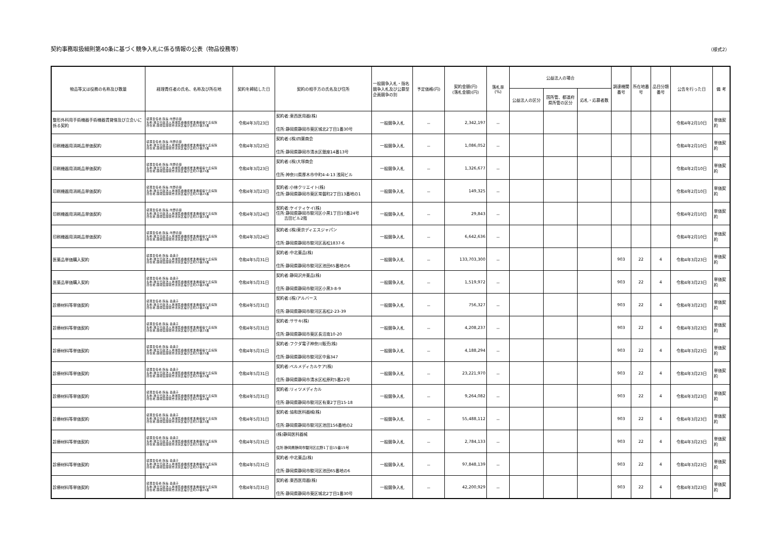契約事務取扱細則第40条に基づく競争入札に係る情報の公表（物品役務等）
（様式2）
| 物品等又は役務の名称及び数量 | 経理責任者の氏名、名称及び所在地 | 契約を締結した日 | 契約の相手方の氏名及び住所 | 一般競争入札・指名競争入札及び公募型企画競争の別 | 予定価格(円) | 契約金額(円) (落札金額)(円) | 落札率 (%) | 公益法人の場合 | | | 調達機関番号 | 所在地番号 | 品目分類番号 | 公告を行った日 | 備 考 |
| --- | --- | --- | --- | --- | --- | --- | --- | --- | --- | --- | --- | --- | --- | --- | --- |
| | | | | | | | | 公益法人の区分 | 国所管、都道府県所管の区分 | 応札・応募者数 | | | | | |
| 整形外科用手術機器手術機器賃貸借及び立会いに係る契約 | 経理責任者:院長 内野直樹 名称:独立行政法人地域医療機能推進機構桜ケ丘病院 所在地:静岡県静岡市清水区桜が丘町13番23番 | 令和4年3月23日 | 契約者:東西医用器(株) 住所:静岡県静岡市葵区城北2丁目1番30号 | 一般競争入札 | － | 2,342,197 | － | | | | | | | 令和4年2月10日 | 単価契約 |
| 印刷機器用消耗品単価契約 | 経理責任者:院長 内野直樹 名称:独立行政法人地域医療機能推進機構桜ケ丘病院 所在地:静岡県静岡市清水区桜が丘町13番23番 | 令和4年3月23日 | 契約者:(株)四葉商会 住所:静岡県静岡市清水区銀座14番13号 | 一般競争入札 | － | 1,086,052 | － | | | | | | | 令和4年2月10日 | 単価契約 |
| 印刷機器用消耗品単価契約 | 経理責任者:院長 内野直樹 名称:独立行政法人地域医療機能推進機構桜ケ丘病院 所在地:静岡県静岡市清水区桜が丘町13番23番 | 令和4年3月23日 | 契約者:(株)大塚商会 住所:神奈川県厚木市中町4-4-13 浅岡ビル | 一般競争入札 | － | 1,326,677 | － | | | | | | | 令和4年2月10日 | 単価契約 |
| 印刷機器用消耗品単価契約 | 経理責任者:院長 内野直樹 名称:独立行政法人地域医療機能推進機構桜ケ丘病院 所在地:静岡県静岡市清水区桜が丘町13番23番 | 令和4年3月23日 | 契約者:小林クリエイト(株) 住所:静岡県静岡市葵区常磐町2丁目13番地の1 | 一般競争入札 | － | 149,325 | － | | | | | | | 令和4年2月10日 | 単価契約 |
| 印刷機器用消耗品単価契約 | 経理責任者:院長 内野直樹 名称:独立行政法人地域医療機能推進機構桜ケ丘病院 所在地:静岡県静岡市清水区桜が丘町13番23番 | 令和4年3月24日 | 契約者:ケイティケイ(株) 住所:静岡県静岡市駿河区小黒1丁目10番24号 吉田ビル2階 | 一般競争入札 | － | 29,843 | － | | | | | | | 令和4年2月10日 | 単価契約 |
| 印刷機器用消耗品単価契約 | 経理責任者:院長 内野直樹 名称:独立行政法人地域医療機能推進機構桜ケ丘病院 所在地:静岡県静岡市清水区桜が丘町13番23番 | 令和4年3月24日 | 契約者:(株)東京ディエスジャパン 住所:静岡県静岡市駿河区高松1837-6 | 一般競争入札 | － | 6,642,636 | － | | | | | | | 令和4年2月10日 | 単価契約 |
| 医薬品単価購入契約 | 経理責任者:院長 森典子 名称:独立行政法人地域医療機能推進機構桜ケ丘病院 所在地:静岡県静岡市清水区桜が丘町13番23番 | 令和4年5月31日 | 契約者:中北薬品(株) 住所:静岡県静岡市駿河区池田65番地の6 | 一般競争入札 | － | 133,703,300 | － | | | | 903 | 22 | 4 | 令和4年3月23日 | 単価契約 |
| 医薬品単価購入契約 | 経理責任者:院長 森典子 名称:独立行政法人地域医療機能推進機構桜ケ丘病院 所在地:静岡県静岡市清水区桜が丘町13番23番 | 令和4年5月31日 | 契約者:静岡沢井薬品(株) 住所:静岡県静岡市駿河区小黒3-8-9 | 一般競争入札 | － | 1,519,972 | － | | | | 903 | 22 | 4 | 令和4年3月23日 | 単価契約 |
| 診療材料等単価契約 | 経理責任者:院長 森典子 名称:独立行政法人地域医療機能推進機構桜ケ丘病院 所在地:静岡県静岡市清水区桜が丘町13番23番 | 令和4年5月31日 | 契約者:(株)アルバース 住所:静岡県静岡市駿河区高松2-23-39 | 一般競争入札 | － | 756,327 | － | | | | 903 | 22 | 4 | 令和4年3月23日 | 単価契約 |
| 診療材料等単価契約 | 経理責任者:院長 森典子 名称:独立行政法人地域医療機能推進機構桜ケ丘病院 所在地:静岡県静岡市清水区桜が丘町13番23番 | 令和4年5月31日 | 契約者:ササキ(株) 住所:静岡県静岡市葵区長沼南10-20 | 一般競争入札 | － | 4,208,237 | － | | | | 903 | 22 | 4 | 令和4年3月23日 | 単価契約 |
| 診療材料等単価契約 | 経理責任者:院長 森典子 名称:独立行政法人地域医療機能推進機構桜ケ丘病院 所在地:静岡県静岡市清水区桜が丘町13番23番 | 令和4年5月31日 | 契約者:フクダ電子神奈川販売(株) 住所:静岡県静岡市駿河区中島347 | 一般競争入札 | － | 4,188,294 | － | | | | 903 | 22 | 4 | 令和4年3月23日 | 単価契約 |
| 診療材料等単価契約 | 経理責任者:院長 森典子 名称:独立行政法人地域医療機能推進機構桜ケ丘病院 所在地:静岡県静岡市清水区桜が丘町13番23番 | 令和4年5月31日 | 契約者:ベルメディカルケア(株) 住所:静岡県静岡市清水区松原町5番22号 | 一般競争入札 | － | 23,221,970 | － | | | | 903 | 22 | 4 | 令和4年3月23日 | 単価契約 |
| 診療材料等単価契約 | 経理責任者:院長 森典子 名称:独立行政法人地域医療機能推進機構桜ケ丘病院 所在地:静岡県静岡市清水区桜が丘町13番23番 | 令和4年5月31日 | 契約者:リィツメディカル 住所:静岡県静岡市駿河区有東2丁目15-18 | 一般競争入札 | － | 9,264,082 | － | | | | 903 | 22 | 4 | 令和4年3月23日 | 単価契約 |
| 診療材料等単価契約 | 経理責任者:院長 森典子 名称:独立行政法人地域医療機能推進機構桜ケ丘病院 所在地:静岡県静岡市清水区桜が丘町13番23番 | 令和4年5月31日 | 契約者:協和医科器械(株) 住所:静岡県静岡市駿河区池田156番地の2 | 一般競争入札 | － | 55,488,112 | － | | | | 903 | 22 | 4 | 令和4年3月23日 | 単価契約 |
| 診療材料等単価契約 | 経理責任者:院長 森典子 名称:独立行政法人地域医療機能推進機構桜ケ丘病院 所在地:静岡県静岡市清水区桜が丘町13番23番 | 令和4年5月31日 | (株)静岡医科器械 住所:静岡県静岡市駿河区広野1丁目15番15号 | 一般競争入札 | － | 2,784,133 | － | | | | 903 | 22 | 4 | 令和4年3月23日 | 単価契約 |
| 診療材料等単価契約 | 経理責任者:院長 森典子 名称:独立行政法人地域医療機能推進機構桜ケ丘病院 所在地:静岡県静岡市清水区桜が丘町13番23番 | 令和4年5月31日 | 契約者:中北薬品(株) 住所:静岡県静岡市駿河区池田65番地の6 | 一般競争入札 | － | 97,848,139 | － | | | | 903 | 22 | 4 | 令和4年3月23日 | 単価契約 |
| 診療材料等単価契約 | 経理責任者:院長 森典子 名称:独立行政法人地域医療機能推進機構桜ケ丘病院 所在地:静岡県静岡市清水区桜が丘町13番23番 | 令和4年5月31日 | 契約者:東西医用器(株) 住所:静岡県静岡市葵区城北2丁目1番30号 | 一般競争入札 | － | 42,200,929 | － | | | | 903 | 22 | 4 | 令和4年3月23日 | 単価契約 |